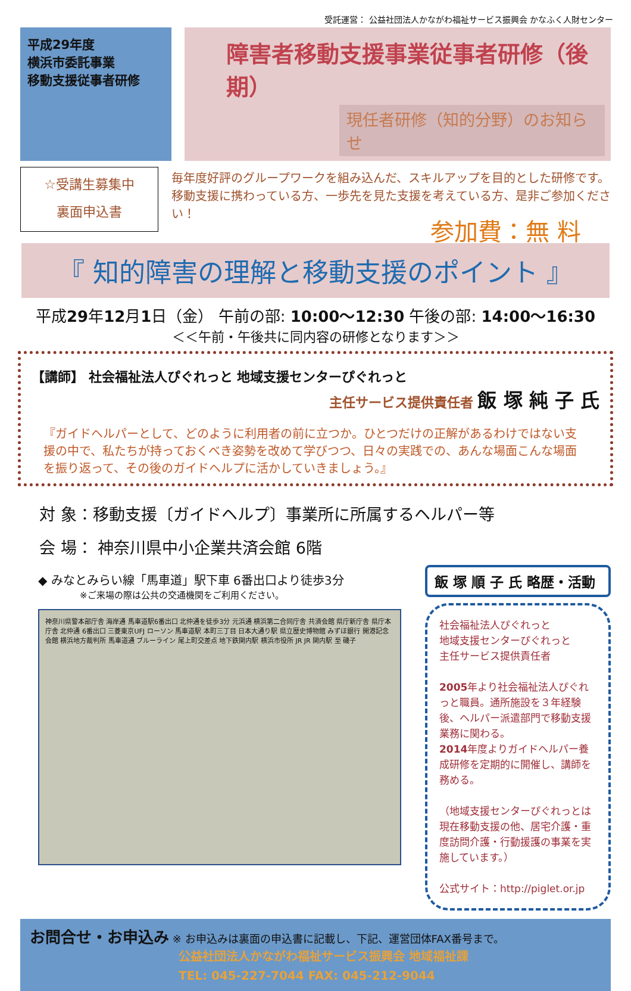受託運営： 公益社団法人かながわ福祉サービス振興会 かなふく人財センター
平成29年度
横浜市委託事業
移動支援従事者研修
障害者移動支援事業従事者研修（後期）
現任者研修（知的分野）のお知らせ
☆受講生募集中
裏面申込書
毎年度好評のグループワークを組み込んだ、スキルアップを目的とした研修です。移動支援に携わっている方、一歩先を見た支援を考えている方、是非ご参加ください！
参加費：無 料
『 知的障害の理解と移動支援のポイント 』
平成29年12月1日（金） 午前の部: 10:00～12:30 午後の部: 14:00～16:30
＜＜午前・午後共に同内容の研修となります＞＞
【講師】 社会福祉法人ぴぐれっと 地域支援センターぴぐれっと
主任サービス提供責任者 飯 塚 純 子 氏
『ガイドヘルパーとして、どのように利用者の前に立つか。ひとつだけの正解があるわけではない支援の中で、私たちが持っておくべき姿勢を改めて学びつつ、日々の実践での、あんな場面こんな場面を振り返って、その後のガイドヘルプに活かしていきましょう。』
対 象：移動支援〔ガイドヘルプ〕事業所に所属するヘルパー等
会 場： 神奈川県中小企業共済会館 6階
◆ みなとみらい線「馬車道」駅下車 6番出口より徒歩3分
※ご来場の際は公共の交通機関をご利用ください。
神奈川県警本部庁舎 海岸通 馬車道駅6番出口 北仲通を徒歩3分 元浜通 横浜第二合同庁舎 共済会館 県庁新庁舎 県庁本庁舎 北仲通 6番出口 三菱東京UFJ ローソン 馬車道駅 本町三丁目 日本大通り駅 県立歴史博物館 みずほ銀行 開港記念会館 横浜地方裁判所 馬車道通 ブルーライン 尾上町交差点 地下鉄関内駅 横浜市役所 JR JR 関内駅 至 磯子
飯 塚 順 子 氏 略歴・活動
社会福祉法人ぴぐれっと
地域支援センターぴぐれっと
主任サービス提供責任者
2005年より社会福祉法人ぴぐれっと職員。通所施設を３年経験後、ヘルパー派遣部門で移動支援業務に関わる。
2014年度よりガイドヘルパー養成研修を定期的に開催し、講師を務める。
（地域支援センターぴぐれっとは現在移動支援の他、居宅介護・重度訪問介護・行動援護の事業を実施しています。）
公式サイト：http://piglet.or.jp
お問合せ・お申込み ※ お申込みは裏面の申込書に記載し、下記、運営団体FAX番号まで。
公益社団法人かながわ福祉サービス振興会 地域福祉課
TEL: 045-227-7044 FAX: 045-212-9044